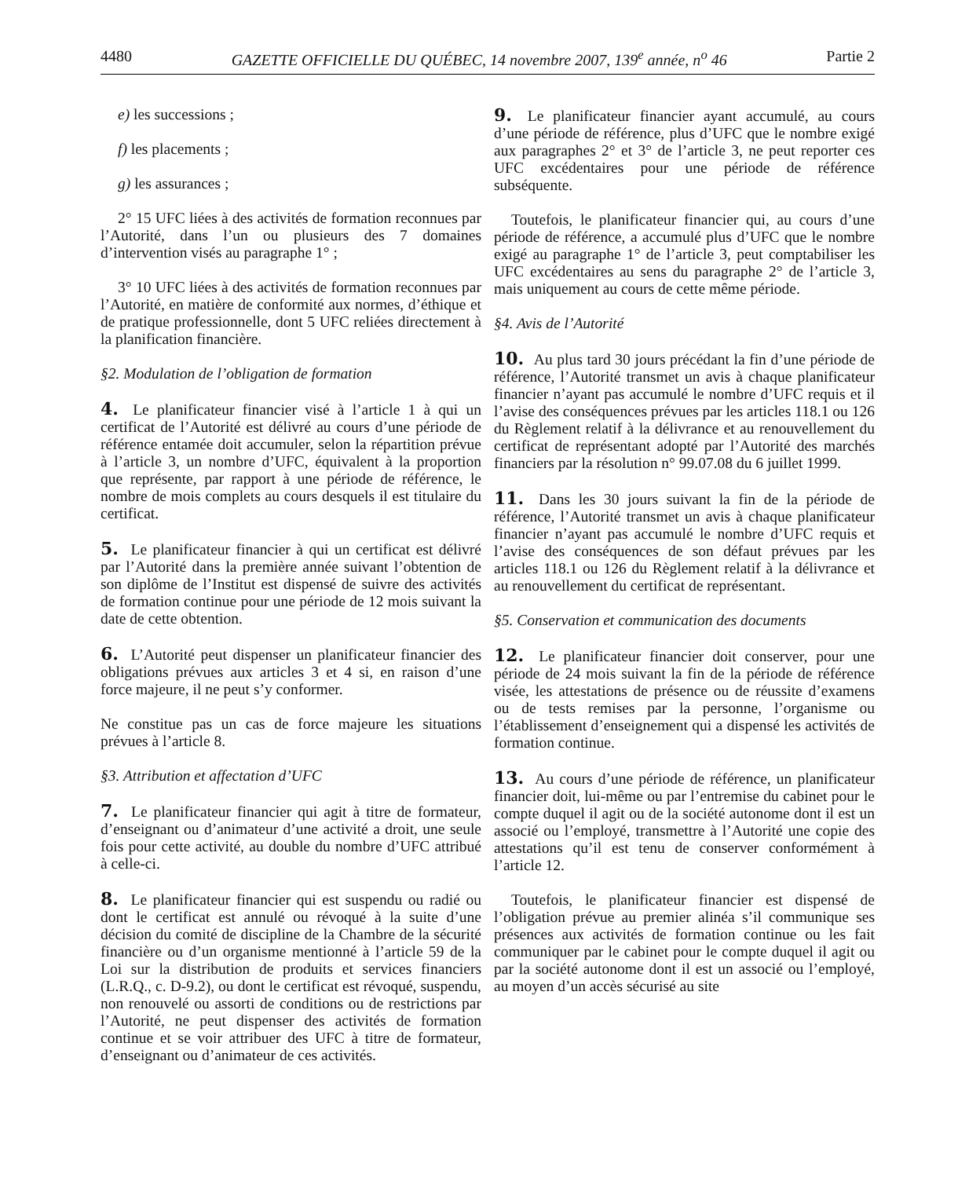4480 GAZETTE OFFICIELLE DU QUÉBEC, 14 novembre 2007, 139<sup>e</sup> année, n<sup>o</sup> 46 Partie 2
e) les successions ;
f) les placements ;
g) les assurances ;
2° 15 UFC liées à des activités de formation reconnues par l’Autorité, dans l’un ou plusieurs des 7 domaines d’intervention visés au paragraphe 1° ;
3° 10 UFC liées à des activités de formation reconnues par l’Autorité, en matière de conformité aux normes, d’éthique et de pratique professionnelle, dont 5 UFC reliées directement à la planification financière.
§2. Modulation de l’obligation de formation
4. Le planificateur financier visé à l’article 1 à qui un certificat de l’Autorité est délivré au cours d’une période de référence entamée doit accumuler, selon la répartition prévue à l’article 3, un nombre d’UFC, équivalent à la proportion que représente, par rapport à une période de référence, le nombre de mois complets au cours desquels il est titulaire du certificat.
5. Le planificateur financier à qui un certificat est délivré par l’Autorité dans la première année suivant l’obtention de son diplôme de l’Institut est dispensé de suivre des activités de formation continue pour une période de 12 mois suivant la date de cette obtention.
6. L’Autorité peut dispenser un planificateur financier des obligations prévues aux articles 3 et 4 si, en raison d’une force majeure, il ne peut s’y conformer.
Ne constitue pas un cas de force majeure les situations prévues à l’article 8.
§3. Attribution et affectation d’UFC
7. Le planificateur financier qui agit à titre de formateur, d’enseignant ou d’animateur d’une activité a droit, une seule fois pour cette activité, au double du nombre d’UFC attribué à celle-ci.
8. Le planificateur financier qui est suspendu ou radié ou dont le certificat est annulé ou révoqué à la suite d’une décision du comité de discipline de la Chambre de la sécurité financière ou d’un organisme mentionné à l’article 59 de la Loi sur la distribution de produits et services financiers (L.R.Q., c. D-9.2), ou dont le certificat est révoqué, suspendu, non renouvelé ou assorti de conditions ou de restrictions par l’Autorité, ne peut dispenser des activités de formation continue et se voir attribuer des UFC à titre de formateur, d’enseignant ou d’animateur de ces activités.
9. Le planificateur financier ayant accumulé, au cours d’une période de référence, plus d’UFC que le nombre exigé aux paragraphes 2° et 3° de l’article 3, ne peut reporter ces UFC excédentaires pour une période de référence subséquente.
Toutefois, le planificateur financier qui, au cours d’une période de référence, a accumulé plus d’UFC que le nombre exigé au paragraphe 1° de l’article 3, peut comptabiliser les UFC excédentaires au sens du paragraphe 2° de l’article 3, mais uniquement au cours de cette même période.
§4. Avis de l’Autorité
10. Au plus tard 30 jours précédant la fin d’une période de référence, l’Autorité transmet un avis à chaque planificateur financier n’ayant pas accumulé le nombre d’UFC requis et il l’avise des conséquences prévues par les articles 118.1 ou 126 du Règlement relatif à la délivrance et au renouvellement du certificat de représentant adopté par l’Autorité des marchés financiers par la résolution n° 99.07.08 du 6 juillet 1999.
11. Dans les 30 jours suivant la fin de la période de référence, l’Autorité transmet un avis à chaque planificateur financier n’ayant pas accumulé le nombre d’UFC requis et l’avise des conséquences de son défaut prévues par les articles 118.1 ou 126 du Règlement relatif à la délivrance et au renouvellement du certificat de représentant.
§5. Conservation et communication des documents
12. Le planificateur financier doit conserver, pour une période de 24 mois suivant la fin de la période de référence visée, les attestations de présence ou de réussite d’examens ou de tests remises par la personne, l’organisme ou l’établissement d’enseignement qui a dispensé les activités de formation continue.
13. Au cours d’une période de référence, un planificateur financier doit, lui-même ou par l’entremise du cabinet pour le compte duquel il agit ou de la société autonome dont il est un associé ou l’employé, transmettre à l’Autorité une copie des attestations qu’il est tenu de conserver conformément à l’article 12.
Toutefois, le planificateur financier est dispensé de l’obligation prévue au premier alinéa s’il communique ses présences aux activités de formation continue ou les fait communiquer par le cabinet pour le compte duquel il agit ou par la société autonome dont il est un associé ou l’employé, au moyen d’un accès sécurisé au site